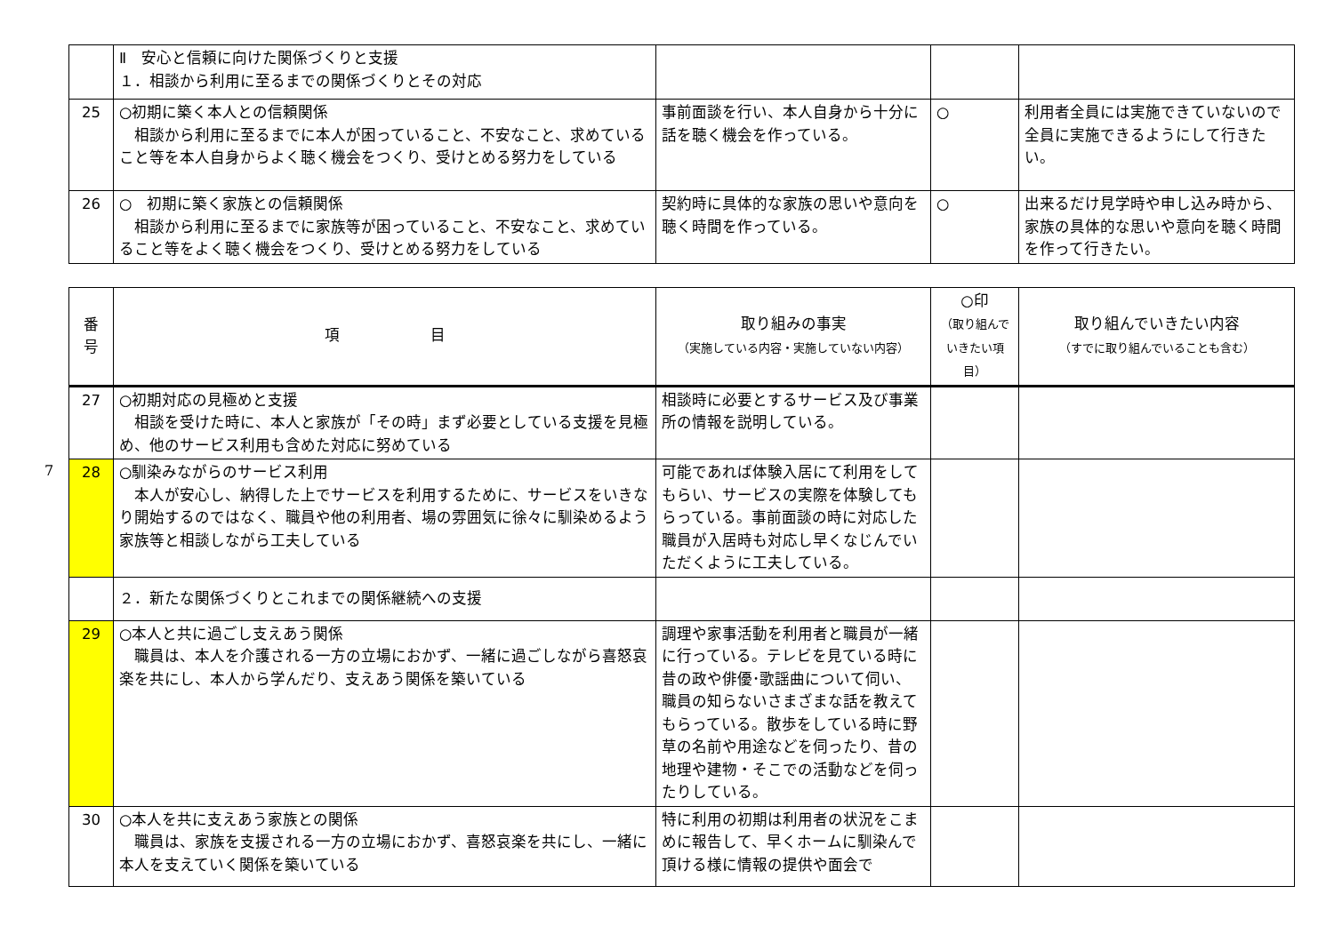| | Ⅱ 安心と信頼に向けた関係づくりと支援 １．相談から利用に至るまでの関係づくりとその対応 | | | |
| 25 | ○初期に築く本人との信頼関係 相談から利用に至るまでに本人が困っていること、不安なこと、求めていること等を本人自身からよく聴く機会をつくり、受けとめる努力をしている | 事前面談を行い、本人自身から十分に話を聴く機会を作っている。 | ○ | 利用者全員には実施できていないので全員に実施できるようにして行きたい。 |
| 26 | ○ 初期に築く家族との信頼関係 相談から利用に至るまでに家族等が困っていること、不安なこと、求めていること等をよく聴く機会をつくり、受けとめる努力をしている | 契約時に具体的な家族の思いや意向を聴く時間を作っている。 | ○ | 出来るだけ見学時や申し込み時から、家族の具体的な思いや意向を聴く時間を作って行きたい。 |
7
| 番 号 | 項 目 | 取り組みの事実 （実施している内容・実施していない内容） | ○印 （取り組んで いきたい項目） | 取り組んでいきたい内容 （すでに取り組んでいることも含む） |
| --- | --- | --- | --- | --- |
| 27 | ○初期対応の見極めと支援 相談を受けた時に、本人と家族が「その時」まず必要としている支援を見極め、他のサービス利用も含めた対応に努めている | 相談時に必要とするサービス及び事業所の情報を説明している。 | | |
| 28 | ○馴染みながらのサービス利用 本人が安心し、納得した上でサービスを利用するために、サービスをいきなり開始するのではなく、職員や他の利用者、場の雰囲気に徐々に馴染めるよう家族等と相談しながら工夫している | 可能であれば体験入居にて利用をしてもらい、サービスの実際を体験してもらっている。事前面談の時に対応した職員が入居時も対応し早くなじんでいただくように工夫している。 | | |
| | ２．新たな関係づくりとこれまでの関係継続への支援 | | | |
| 29 | ○本人と共に過ごし支えあう関係 職員は、本人を介護される一方の立場におかず、一緒に過ごしながら喜怒哀楽を共にし、本人から学んだり、支えあう関係を築いている | 調理や家事活動を利用者と職員が一緒に行っている。テレビを見ている時に昔の政や俳優･歌謡曲について伺い、職員の知らないさまざまな話を教えてもらっている。散歩をしている時に野草の名前や用途などを伺ったり、昔の地理や建物・そこでの活動などを伺ったりしている。 | | |
| 30 | ○本人を共に支えあう家族との関係 職員は、家族を支援される一方の立場におかず、喜怒哀楽を共にし、一緒に本人を支えていく関係を築いている | 特に利用の初期は利用者の状況をこまめに報告して、早くホームに馴染んで頂ける様に情報の提供や面会で | | |